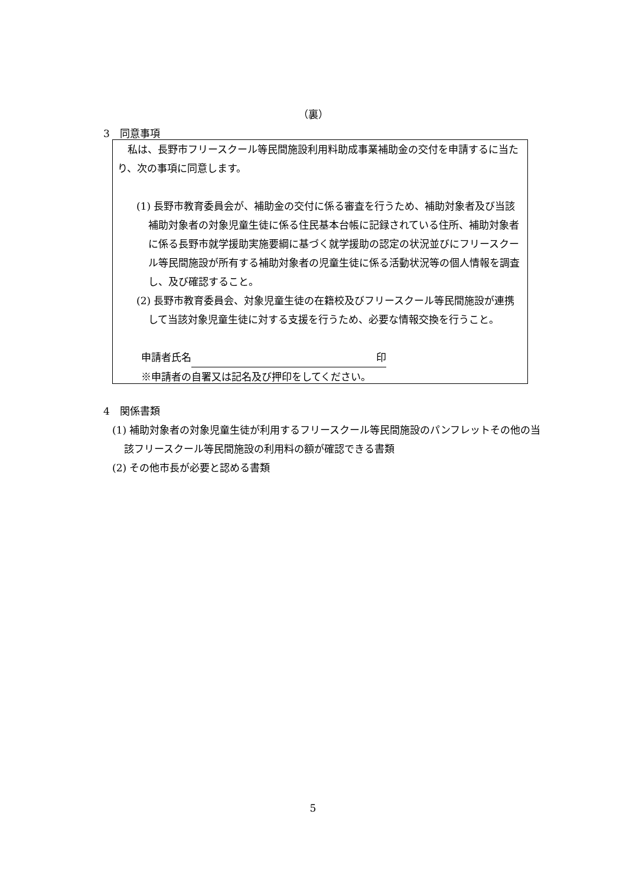（裏）
3　同意事項
　私は、長野市フリースクール等民間施設利用料助成事業補助金の交付を申請するに当たり、次の事項に同意します。
(1) 長野市教育委員会が、補助金の交付に係る審査を行うため、補助対象者及び当該補助対象者の対象児童生徒に係る住民基本台帳に記録されている住所、補助対象者に係る長野市就学援助実施要綱に基づく就学援助の認定の状況並びにフリースクール等民間施設が所有する補助対象者の児童生徒に係る活動状況等の個人情報を調査し、及び確認すること。
(2) 長野市教育委員会、対象児童生徒の在籍校及びフリースクール等民間施設が連携して当該対象児童生徒に対する支援を行うため、必要な情報交換を行うこと。
申請者氏名 印
※申請者の自署又は記名及び押印をしてください。
4　関係書類
(1) 補助対象者の対象児童生徒が利用するフリースクール等民間施設のパンフレットその他の当該フリースクール等民間施設の利用料の額が確認できる書類
(2) その他市長が必要と認める書類
5